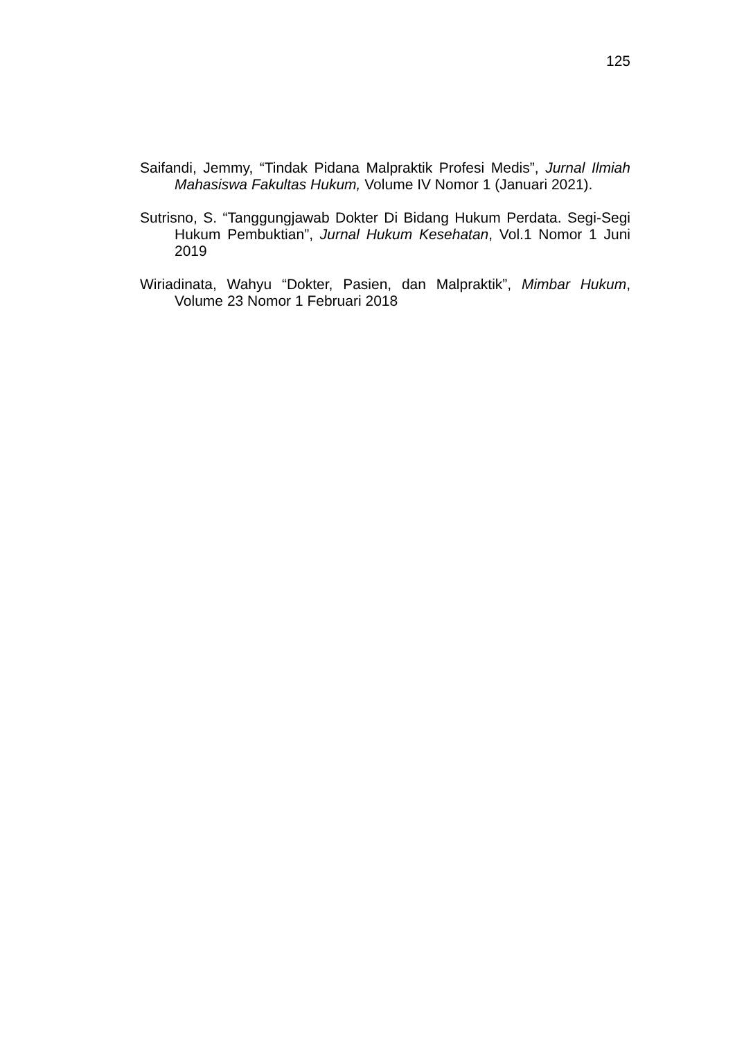125
Saifandi, Jemmy, “Tindak Pidana Malpraktik Profesi Medis”, Jurnal Ilmiah Mahasiswa Fakultas Hukum, Volume IV Nomor 1 (Januari 2021).
Sutrisno, S. “Tanggungjawab Dokter Di Bidang Hukum Perdata. Segi-Segi Hukum Pembuktian”, Jurnal Hukum Kesehatan, Vol.1 Nomor 1 Juni 2019
Wiriadinata, Wahyu “Dokter, Pasien, dan Malpraktik”, Mimbar Hukum, Volume 23 Nomor 1 Februari 2018